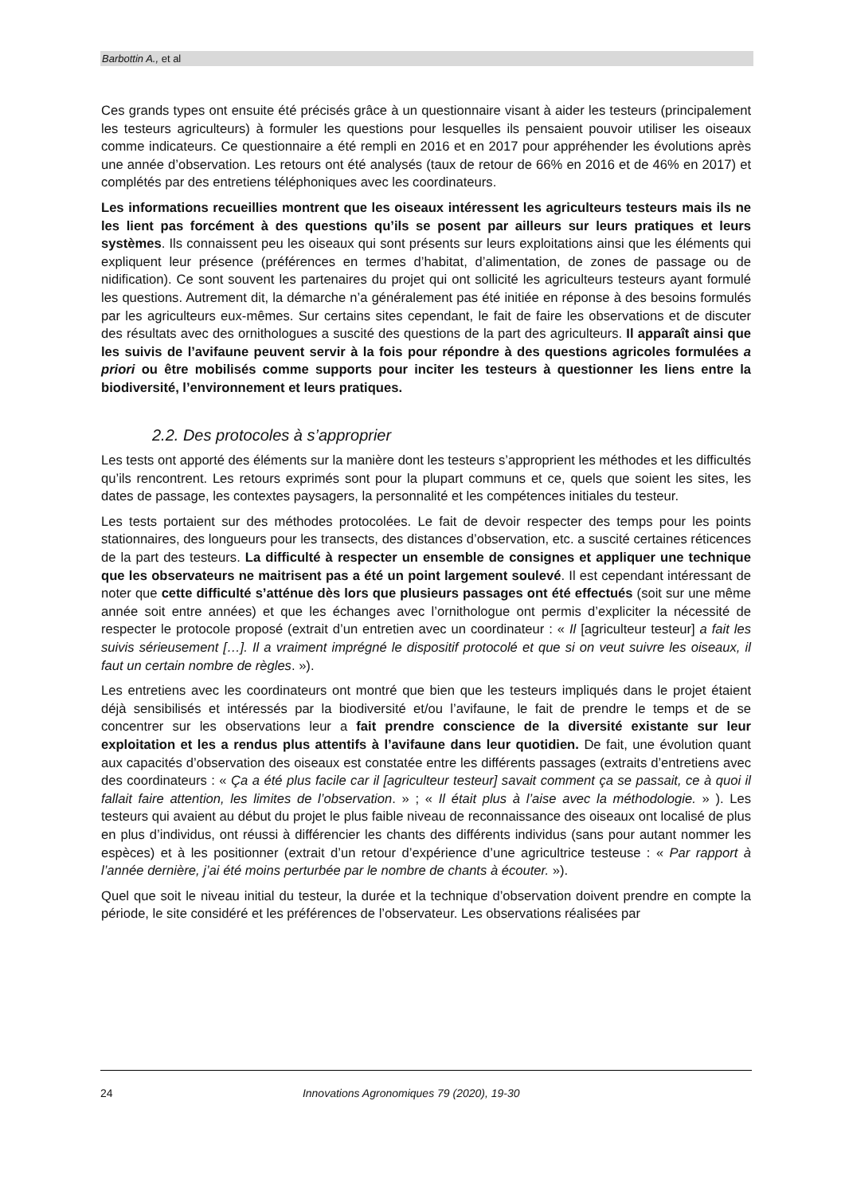Barbottin A., et al
Ces grands types ont ensuite été précisés grâce à un questionnaire visant à aider les testeurs (principalement les testeurs agriculteurs) à formuler les questions pour lesquelles ils pensaient pouvoir utiliser les oiseaux comme indicateurs. Ce questionnaire a été rempli en 2016 et en 2017 pour appréhender les évolutions après une année d’observation. Les retours ont été analysés (taux de retour de 66% en 2016 et de 46% en 2017) et complétés par des entretiens téléphoniques avec les coordinateurs.
Les informations recueillies montrent que les oiseaux intéressent les agriculteurs testeurs mais ils ne les lient pas forcément à des questions qu’ils se posent par ailleurs sur leurs pratiques et leurs systèmes. Ils connaissent peu les oiseaux qui sont présents sur leurs exploitations ainsi que les éléments qui expliquent leur présence (préférences en termes d’habitat, d’alimentation, de zones de passage ou de nidification). Ce sont souvent les partenaires du projet qui ont sollicité les agriculteurs testeurs ayant formulé les questions. Autrement dit, la démarche n’a généralement pas été initiée en réponse à des besoins formulés par les agriculteurs eux-mêmes. Sur certains sites cependant, le fait de faire les observations et de discuter des résultats avec des ornithologues a suscité des questions de la part des agriculteurs. Il apparaît ainsi que les suivis de l’avifaune peuvent servir à la fois pour répondre à des questions agricoles formulées a priori ou être mobilisés comme supports pour inciter les testeurs à questionner les liens entre la biodiversité, l’environnement et leurs pratiques.
2.2. Des protocoles à s’approprier
Les tests ont apporté des éléments sur la manière dont les testeurs s’approprient les méthodes et les difficultés qu’ils rencontrent. Les retours exprimés sont pour la plupart communs et ce, quels que soient les sites, les dates de passage, les contextes paysagers, la personnalité et les compétences initiales du testeur.
Les tests portaient sur des méthodes protocolées. Le fait de devoir respecter des temps pour les points stationnaires, des longueurs pour les transects, des distances d’observation, etc. a suscité certaines réticences de la part des testeurs. La difficulté à respecter un ensemble de consignes et appliquer une technique que les observateurs ne maitrisent pas a été un point largement soulevé. Il est cependant intéressant de noter que cette difficulté s’atténue dès lors que plusieurs passages ont été effectués (soit sur une même année soit entre années) et que les échanges avec l’ornithologue ont permis d’expliciter la nécessité de respecter le protocole proposé (extrait d’un entretien avec un coordinateur : « Il [agriculteur testeur] a fait les suivis sérieusement […]. Il a vraiment imprégné le dispositif protocolé et que si on veut suivre les oiseaux, il faut un certain nombre de règles. »).
Les entretiens avec les coordinateurs ont montré que bien que les testeurs impliqués dans le projet étaient déjà sensibilisés et intéressés par la biodiversité et/ou l’avifaune, le fait de prendre le temps et de se concentrer sur les observations leur a fait prendre conscience de la diversité existante sur leur exploitation et les a rendus plus attentifs à l’avifaune dans leur quotidien. De fait, une évolution quant aux capacités d’observation des oiseaux est constatée entre les différents passages (extraits d’entretiens avec des coordinateurs : « Ça a été plus facile car il [agriculteur testeur] savait comment ça se passait, ce à quoi il fallait faire attention, les limites de l’observation. » ; « Il était plus à l’aise avec la méthodologie. » ). Les testeurs qui avaient au début du projet le plus faible niveau de reconnaissance des oiseaux ont localisé de plus en plus d’individus, ont réussi à différencier les chants des différents individus (sans pour autant nommer les espèces) et à les positionner (extrait d’un retour d’expérience d’une agricultrice testeuse : « Par rapport à l’année dernière, j’ai été moins perturbée par le nombre de chants à écouter. »).
Quel que soit le niveau initial du testeur, la durée et la technique d’observation doivent prendre en compte la période, le site considéré et les préférences de l’observateur. Les observations réalisées par
24 Innovations Agronomiques 79 (2020), 19-30